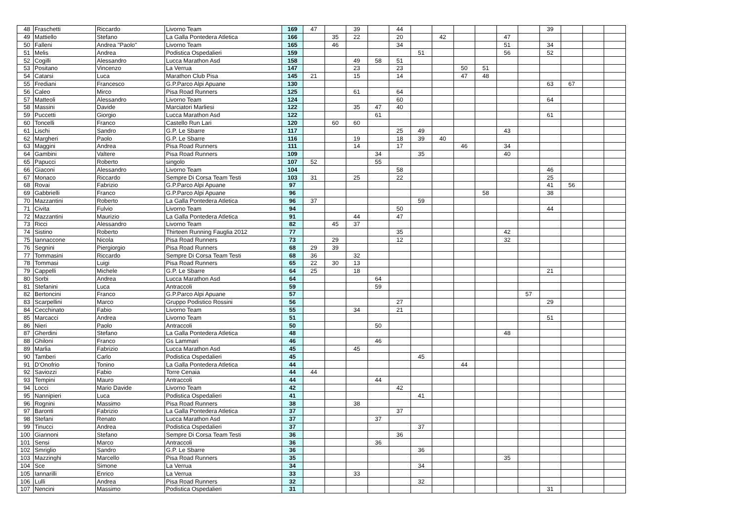| 48 | Fraschetti | Riccardo | Livorno Team | 169 | 47 | | 39 | | 44 | | | | | | | 39 | | | |
| 49 | Mattiello | Stefano | La Galla Pontedera Atletica | 166 | | 35 | 22 | | 20 | | 42 | | | 47 | | | | | |
| 50 | Falleni | Andrea "Paolo" | Livorno Team | 165 | | 46 | | | 34 | | | | | 51 | | 34 | | | |
| 51 | Melis | Andrea | Podistica Ospedalieri | 159 | | | | | | 51 | | | | 56 | | 52 | | | |
| 52 | Cogilli | Alessandro | Lucca Marathon Asd | 158 | | | 49 | 58 | 51 | | | | | | | | | | |
| 53 | Positano | Vincenzo | La Verrua | 147 | | | 23 | | 23 | | | 50 | 51 | | | | | | |
| 54 | Catarsi | Luca | Marathon Club Pisa | 145 | 21 | | 15 | | 14 | | | 47 | 48 | | | | | | |
| 55 | Frediani | Francesco | G.P.Parco Alpi Apuane | 130 | | | | | | | | | | | | 63 | 67 | | |
| 56 | Caleo | Mirco | Pisa Road Runners | 125 | | | 61 | | 64 | | | | | | | | | | |
| 57 | Matteoli | Alessandro | Livorno Team | 124 | | | | | 60 | | | | | | | 64 | | | |
| 58 | Massini | Davide | Marciatori Marliesi | 122 | | | 35 | 47 | 40 | | | | | | | | | | |
| 59 | Puccetti | Giorgio | Lucca Marathon Asd | 122 | | | | 61 | | | | | | | | 61 | | | |
| 60 | Toncelli | Franco | Castello Run Lari | 120 | | 60 | 60 | | | | | | | | | | | | |
| 61 | Lischi | Sandro | G.P. Le Sbarre | 117 | | | | | 25 | 49 | | | | 43 | | | | | |
| 62 | Margheri | Paolo | G.P. Le Sbarre | 116 | | | 19 | | 18 | 39 | 40 | | | | | | | | |
| 63 | Maggini | Andrea | Pisa Road Runners | 111 | | | 14 | | 17 | | | 46 | | 34 | | | | | |
| 64 | Gambini | Valtere | Pisa Road Runners | 109 | | | | 34 | | 35 | | | | 40 | | | | | |
| 65 | Papucci | Roberto | singolo | 107 | 52 | | | 55 | | | | | | | | | | | |
| 66 | Giaconi | Alessandro | Livorno Team | 104 | | | | | 58 | | | | | | | 46 | | | |
| 67 | Monaco | Riccardo | Sempre Di Corsa Team Testi | 103 | 31 | | 25 | | 22 | | | | | | | 25 | | | |
| 68 | Rovai | Fabrizio | G.P.Parco Alpi Apuane | 97 | | | | | | | | | | | | 41 | 56 | | |
| 69 | Gabbrielli | Franco | G.P.Parco Alpi Apuane | 96 | | | | | | | | | 58 | | | 38 | | | |
| 70 | Mazzantini | Roberto | La Galla Pontedera Atletica | 96 | 37 | | | | | 59 | | | | | | | | | |
| 71 | Civita | Fulvio | Livorno Team | 94 | | | | | 50 | | | | | | | 44 | | | |
| 72 | Mazzantini | Maurizio | La Galla Pontedera Atletica | 91 | | | 44 | | 47 | | | | | | | | | | |
| 73 | Ricci | Alessandro | Livorno Team | 82 | | 45 | 37 | | | | | | | | | | | | |
| 74 | Sistino | Roberto | Thirteen Running Fauglia 2012 | 77 | | | | | 35 | | | | | 42 | | | | | |
| 75 | Iannaccone | Nicola | Pisa Road Runners | 73 | | 29 | | | 12 | | | | | 32 | | | | | |
| 76 | Segnini | Piergiorgio | Pisa Road Runners | 68 | 29 | 39 | | | | | | | | | | | | | |
| 77 | Tommasini | Riccardo | Sempre Di Corsa Team Testi | 68 | 36 | | 32 | | | | | | | | | | | | |
| 78 | Tommasi | Luigi | Pisa Road Runners | 65 | 22 | 30 | 13 | | | | | | | | | | | | |
| 79 | Cappelli | Michele | G.P. Le Sbarre | 64 | 25 | | 18 | | | | | | | | | 21 | | | |
| 80 | Sorbi | Andrea | Lucca Marathon Asd | 64 | | | | 64 | | | | | | | | | | | |
| 81 | Stefanini | Luca | Antraccoli | 59 | | | | 59 | | | | | | | | | | | |
| 82 | Bertoncini | Franco | G.P.Parco Alpi Apuane | 57 | | | | | | | | | | | 57 | | | | |
| 83 | Scarpellini | Marco | Gruppo Podistico Rossini | 56 | | | | | 27 | | | | | | | 29 | | | |
| 84 | Cecchinato | Fabio | Livorno Team | 55 | | | 34 | | 21 | | | | | | | | | | |
| 85 | Marcacci | Andrea | Livorno Team | 51 | | | | | | | | | | | | 51 | | | |
| 86 | Nieri | Paolo | Antraccoli | 50 | | | | 50 | | | | | | | | | | | |
| 87 | Gherdini | Stefano | La Galla Pontedera Atletica | 48 | | | | | | | | | | 48 | | | | | |
| 88 | Ghiloni | Franco | Gs Lammari | 46 | | | | 46 | | | | | | | | | | | |
| 89 | Marlia | Fabrizio | Lucca Marathon Asd | 45 | | | 45 | | | | | | | | | | | | |
| 90 | Tamberi | Carlo | Podistica Ospedalieri | 45 | | | | | | 45 | | | | | | | | | |
| 91 | D'Onofrio | Tonino | La Galla Pontedera Atletica | 44 | | | | | | | | 44 | | | | | | | |
| 92 | Saviozzi | Fabio | Torre Cenaia | 44 | 44 | | | | | | | | | | | | | | |
| 93 | Tempini | Mauro | Antraccoli | 44 | | | | 44 | | | | | | | | | | | |
| 94 | Locci | Mario Davide | Livorno Team | 42 | | | | | 42 | | | | | | | | | | |
| 95 | Nannipieri | Luca | Podistica Ospedalieri | 41 | | | | | | 41 | | | | | | | | | |
| 96 | Rognini | Massimo | Pisa Road Runners | 38 | | | 38 | | | | | | | | | | | | |
| 97 | Baronti | Fabrizio | La Galla Pontedera Atletica | 37 | | | | | 37 | | | | | | | | | | |
| 98 | Stefani | Renato | Lucca Marathon Asd | 37 | | | | 37 | | | | | | | | | | | |
| 99 | Tinucci | Andrea | Podistica Ospedalieri | 37 | | | | | | 37 | | | | | | | | | |
| 100 | Giannoni | Stefano | Sempre Di Corsa Team Testi | 36 | | | | | 36 | | | | | | | | | | |
| 101 | Sensi | Marco | Antraccoli | 36 | | | | 36 | | | | | | | | | | | |
| 102 | Smriglio | Sandro | G.P. Le Sbarre | 36 | | | | | | 36 | | | | | | | | | |
| 103 | Mazzinghi | Marcello | Pisa Road Runners | 35 | | | | | | | | | | 35 | | | | | |
| 104 | Sce | Simone | La Verrua | 34 | | | | | | 34 | | | | | | | | | |
| 105 | Iannarilli | Enrico | La Verrua | 33 | | | 33 | | | | | | | | | | | | |
| 106 | Lulli | Andrea | Pisa Road Runners | 32 | | | | | | 32 | | | | | | | | | |
| 107 | Nencini | Massimo | Podistica Ospedalieri | 31 | | | | | | | | | | | | 31 | | | |